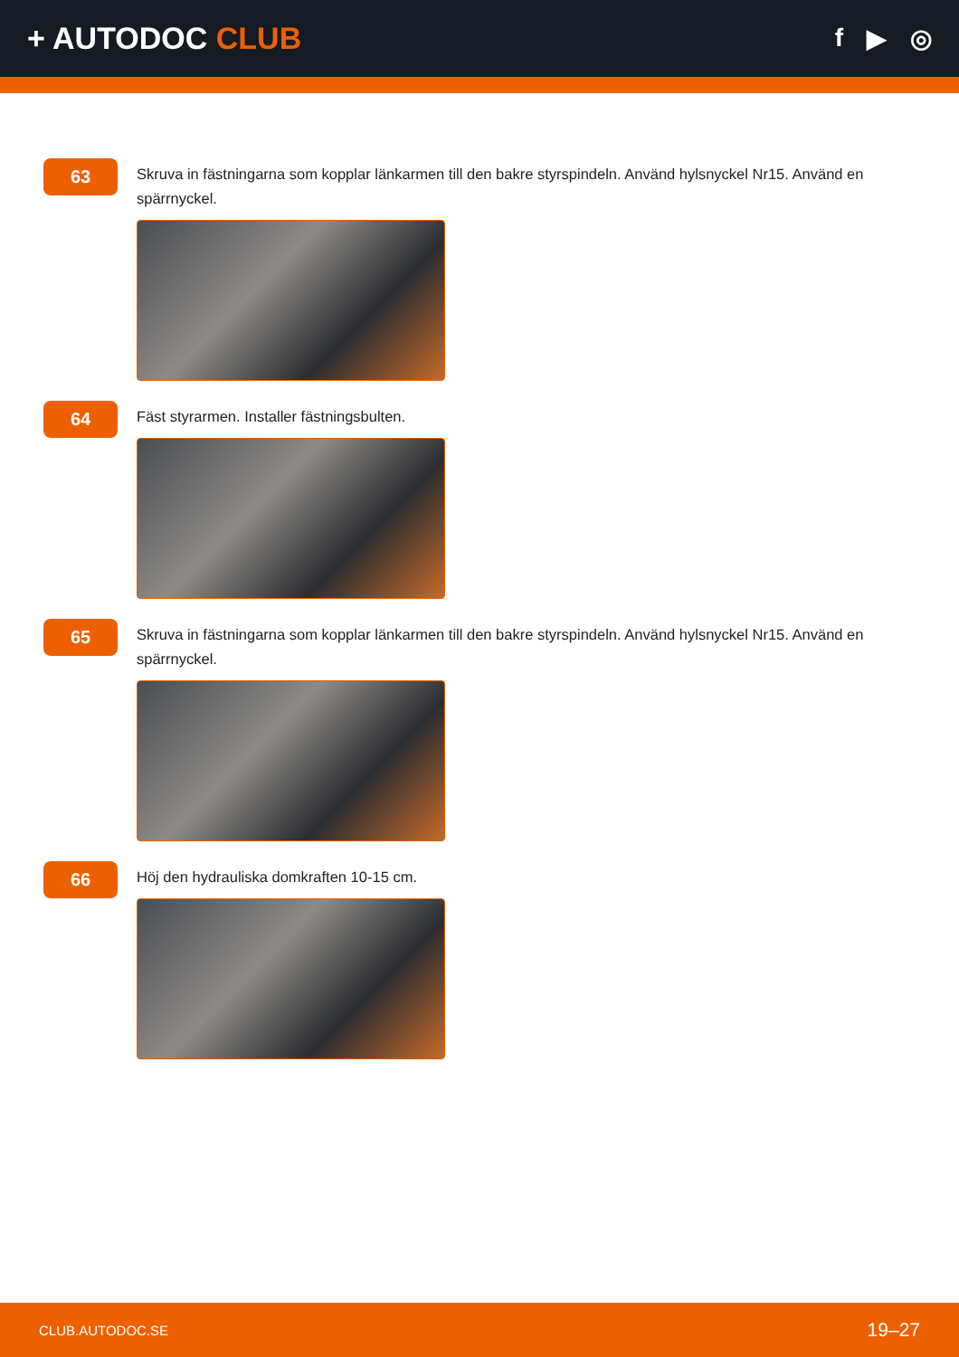+ AUTODOC CLUB
f ▶ ◎
63
Skruva in fästningarna som kopplar länkarmen till den bakre styrspindeln. Använd hylsnyckel Nr15. Använd en spärrnyckel.
64
Fäst styrarmen. Installer fästningsbulten.
65
Skruva in fästningarna som kopplar länkarmen till den bakre styrspindeln. Använd hylsnyckel Nr15. Använd en spärrnyckel.
66
Höj den hydrauliska domkraften 10-15 cm.
CLUB.AUTODOC.SE 19–27